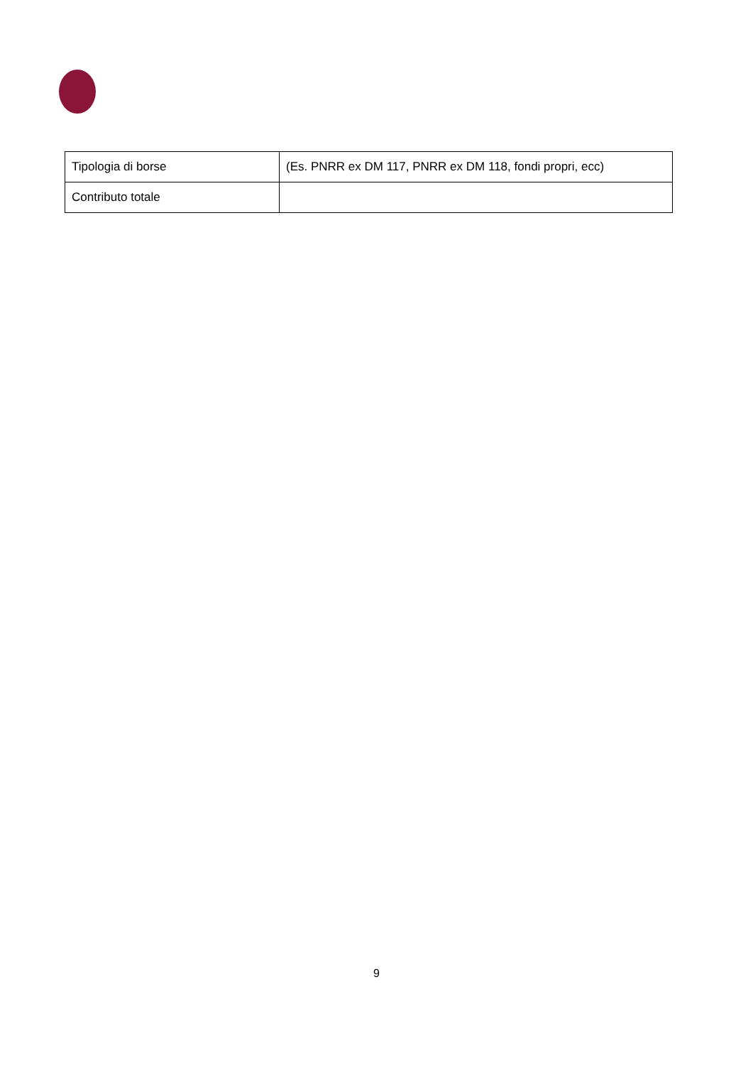| Tipologia di borse | (Es. PNRR ex DM 117, PNRR ex DM 118, fondi propri, ecc) |
| Contributo totale | |
9